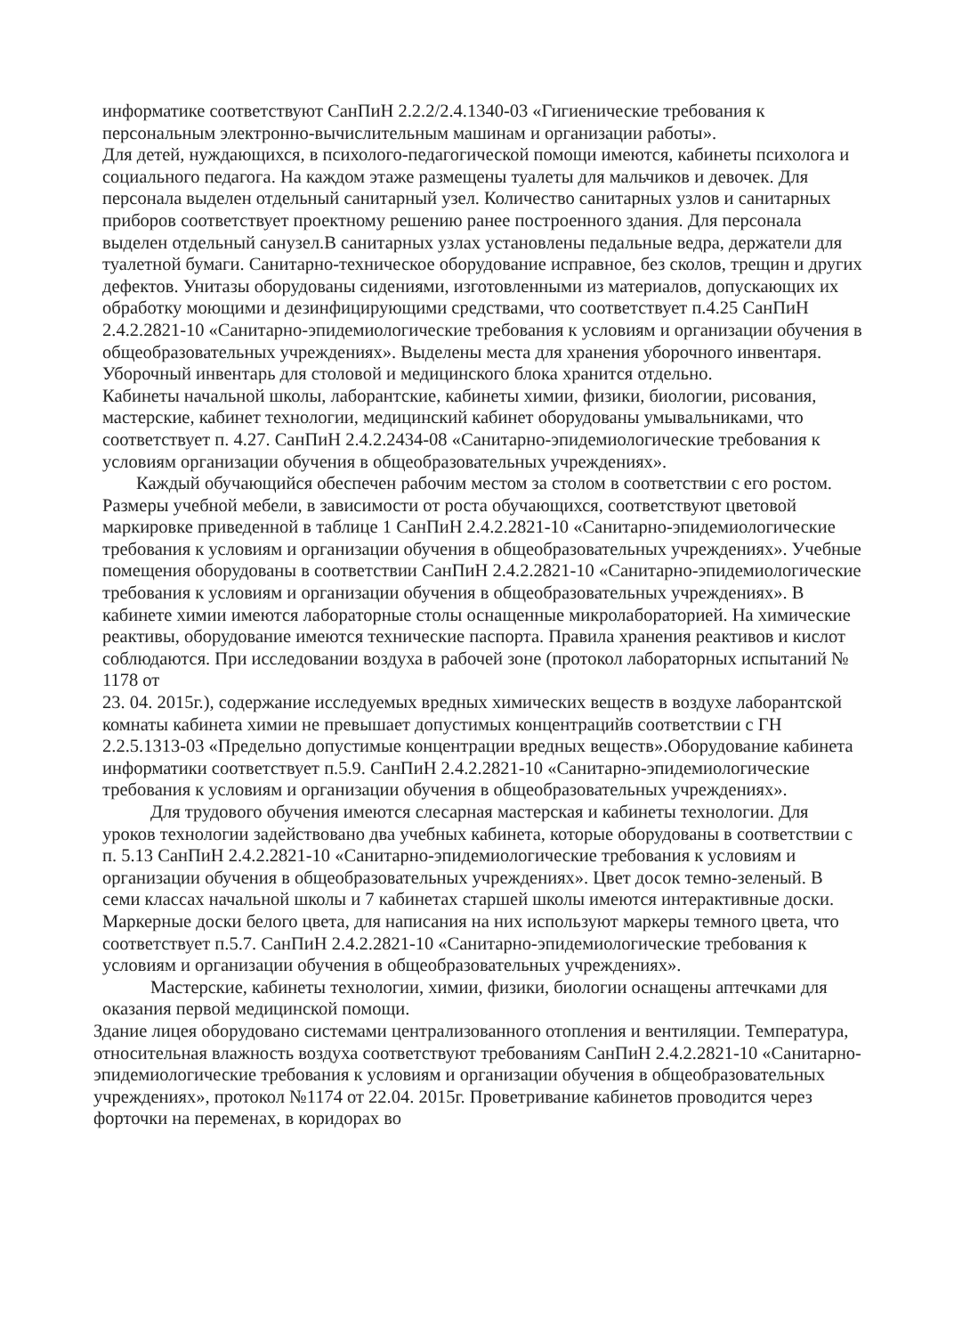информатике соответствуют СанПиН 2.2.2/2.4.1340-03 «Гигиенические требования к персональным электронно-вычислительным машинам и организации работы».
Для детей, нуждающихся, в психолого-педагогической помощи имеются, кабинеты психолога и социального педагога. На каждом этаже размещены туалеты для мальчиков и девочек. Для персонала выделен отдельный санитарный узел. Количество санитарных узлов и санитарных приборов соответствует проектному решению ранее построенного здания. Для персонала выделен отдельный санузел.В санитарных узлах установлены педальные ведра, держатели для туалетной бумаги. Санитарно-техническое оборудование исправное, без сколов, трещин и других дефектов. Унитазы оборудованы сидениями, изготовленными из материалов, допускающих их обработку моющими и дезинфицирующими средствами, что соответствует п.4.25 СанПиН 2.4.2.2821-10 «Санитарно-эпидемиологические требования к условиям и организации обучения в общеобразовательных учреждениях». Выделены места для хранения уборочного инвентаря. Уборочный инвентарь для столовой и медицинского блока хранится отдельно.
Кабинеты начальной школы, лаборантские, кабинеты химии, физики, биологии, рисования, мастерские, кабинет технологии, медицинский кабинет оборудованы умывальниками, что соответствует п. 4.27. СанПиН 2.4.2.2434-08 «Санитарно-эпидемиологические требования к условиям организации обучения в общеобразовательных учреждениях».
Каждый обучающийся обеспечен рабочим местом за столом в соответствии с его ростом. Размеры учебной мебели, в зависимости от роста обучающихся, соответствуют цветовой маркировке приведенной в таблице 1 СанПиН 2.4.2.2821-10 «Санитарно-эпидемиологические требования к условиям и организации обучения в общеобразовательных учреждениях». Учебные помещения оборудованы в соответствии СанПиН 2.4.2.2821-10 «Санитарно-эпидемиологические требования к условиям и организации обучения в общеобразовательных учреждениях». В кабинете химии имеются лабораторные столы оснащенные микролабораторией. На химические реактивы, оборудование имеются технические паспорта. Правила хранения реактивов и кислот соблюдаются. При исследовании воздуха в рабочей зоне (протокол лабораторных испытаний № 1178 от
23. 04. 2015г.), содержание исследуемых вредных химических веществ в воздухе лаборантской комнаты кабинета химии не превышает допустимых концентрацийв соответствии с ГН 2.2.5.1313-03 «Предельно допустимые концентрации вредных веществ».Оборудование кабинета информатики соответствует п.5.9. СанПиН 2.4.2.2821-10 «Санитарно-эпидемиологические требования к условиям и организации обучения в общеобразовательных учреждениях».
Для трудового обучения имеются слесарная мастерская и кабинеты технологии. Для уроков технологии задействовано два учебных кабинета, которые оборудованы в соответствии с п. 5.13 СанПиН 2.4.2.2821-10 «Санитарно-эпидемиологические требования к условиям и организации обучения в общеобразовательных учреждениях». Цвет досок темно-зеленый. В семи классах начальной школы и 7 кабинетах старшей школы имеются интерактивные доски. Маркерные доски белого цвета, для написания на них используют маркеры темного цвета, что соответствует п.5.7. СанПиН 2.4.2.2821-10 «Санитарно-эпидемиологические требования к условиям и организации обучения в общеобразовательных учреждениях».
Мастерские, кабинеты технологии, химии, физики, биологии оснащены аптечками для оказания первой медицинской помощи.
Здание лицея оборудовано системами централизованного отопления и вентиляции. Температура, относительная влажность воздуха соответствуют требованиям СанПиН 2.4.2.2821-10 «Санитарно-эпидемиологические требования к условиям и организации обучения в общеобразовательных учреждениях», протокол №1174 от 22.04. 2015г. Проветривание кабинетов проводится через форточки на переменах, в коридорах во